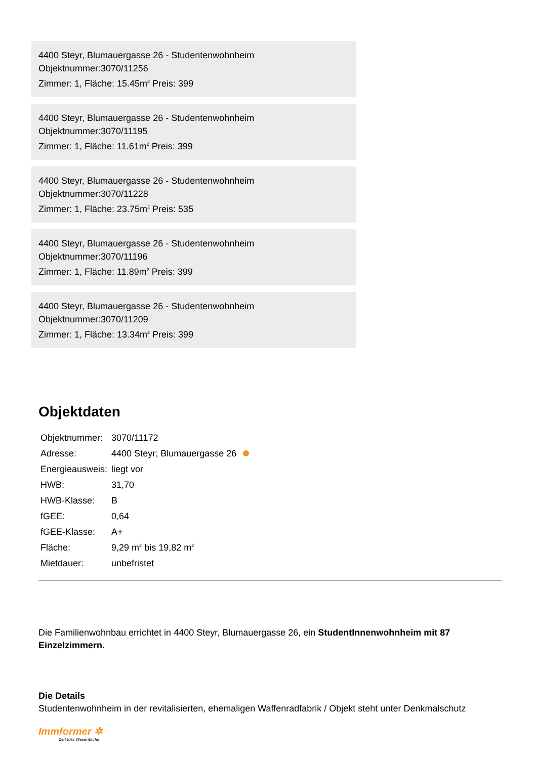4400 Steyr, Blumauergasse 26 - Studentenwohnheim
Objektnummer:3070/11256
Zimmer: 1, Fläche: 15.45m<sup>2</sup> Preis: 399
4400 Steyr, Blumauergasse 26 - Studentenwohnheim
Objektnummer:3070/11195
Zimmer: 1, Fläche: 11.61m<sup>2</sup> Preis: 399
4400 Steyr, Blumauergasse 26 - Studentenwohnheim
Objektnummer:3070/11228
Zimmer: 1, Fläche: 23.75m<sup>2</sup> Preis: 535
4400 Steyr, Blumauergasse 26 - Studentenwohnheim
Objektnummer:3070/11196
Zimmer: 1, Fläche: 11.89m<sup>2</sup> Preis: 399
4400 Steyr, Blumauergasse 26 - Studentenwohnheim
Objektnummer:3070/11209
Zimmer: 1, Fläche: 13.34m<sup>2</sup> Preis: 399
Objektdaten
| Objektnummer: | 3070/11172 |
| Adresse: | 4400 Steyr; Blumauergasse 26 |
| Energieausweis: | liegt vor |
| HWB: | 31,70 |
| HWB-Klasse: | B |
| fGEE: | 0,64 |
| fGEE-Klasse: | A+ |
| Fläche: | 9,29 m<sup>2</sup> bis 19,82 m<sup>2</sup> |
| Mietdauer: | unbefristet |
Die Familienwohnbau errichtet in 4400 Steyr, Blumauergasse 26, ein StudentInnenwohnheim mit 87 Einzelzimmern.
Die Details
Studentenwohnheim in der revitalisierten, ehemaligen Waffenradfabrik / Objekt steht unter Denkmalschutz
Immformer ✲
Zeit fürs Wesentliche